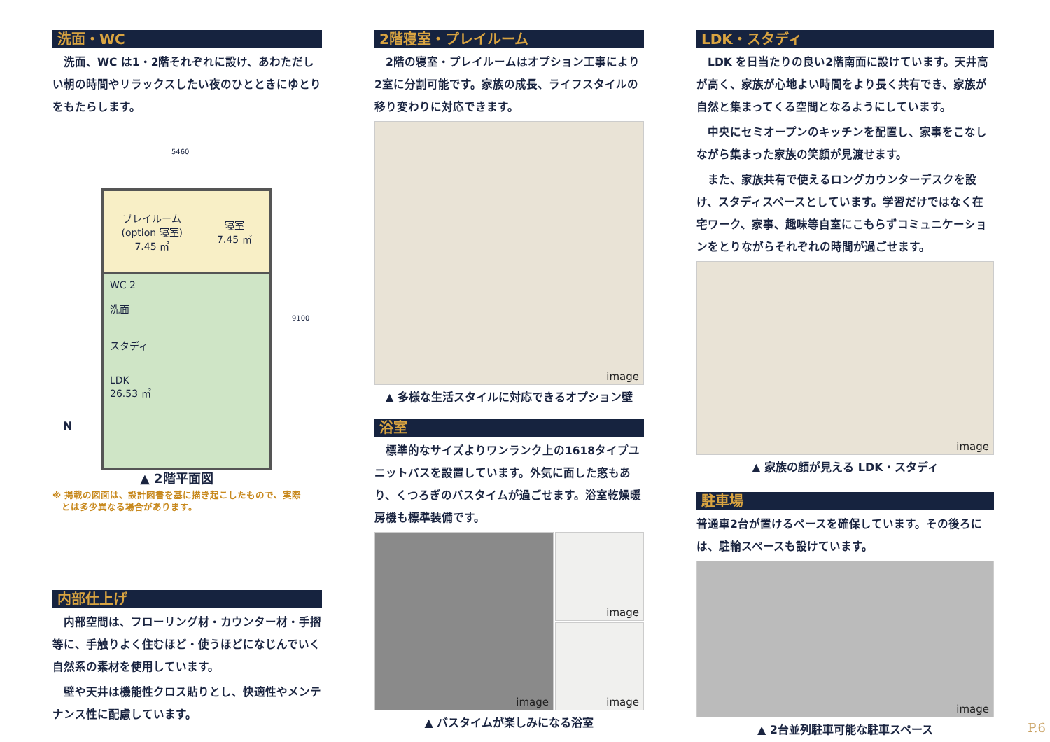洗面・WC
　洗面、WC は1・2階それぞれに設け、あわただしい朝の時間やリラックスしたい夜のひとときにゆとりをもたらします。
5460
9100
プレイルーム
(option 寝室)
7.45 ㎡
寝室
7.45 ㎡
WC 2
洗面
スタディ
LDK
26.53 ㎡
N
▲ 2階平面図
※ 掲載の図面は、設計図書を基に描き起こしたもので、実際
　とは多少異なる場合があります。
内部仕上げ
　内部空間は、フローリング材・カウンター材・手摺等に、手触りよく住むほど・使うほどになじんでいく自然系の素材を使用しています。
　壁や天井は機能性クロス貼りとし、快適性やメンテナンス性に配慮しています。
2階寝室・プレイルーム
　2階の寝室・プレイルームはオプション工事により2室に分割可能です。家族の成長、ライフスタイルの移り変わりに対応できます。
image
▲ 多様な生活スタイルに対応できるオプション壁
浴室
　標準的なサイズよりワンランク上の1618タイプユニットバスを設置しています。外気に面した窓もあり、くつろぎのバスタイムが過ごせます。浴室乾燥暖房機も標準装備です。
image
image
image
▲ バスタイムが楽しみになる浴室
LDK・スタディ
　LDK を日当たりの良い2階南面に設けています。天井高が高く、家族が心地よい時間をより長く共有でき、家族が自然と集まってくる空間となるようにしています。
　中央にセミオープンのキッチンを配置し、家事をこなしながら集まった家族の笑顔が見渡せます。
　また、家族共有で使えるロングカウンターデスクを設け、スタディスペースとしています。学習だけではなく在宅ワーク、家事、趣味等自室にこもらずコミュニケーションをとりながらそれぞれの時間が過ごせます。
image
▲ 家族の顔が見える LDK・スタディ
駐車場
普通車2台が置けるペースを確保しています。その後ろには、駐輪スペースも設けています。
image
▲ 2台並列駐車可能な駐車スペース
P.6